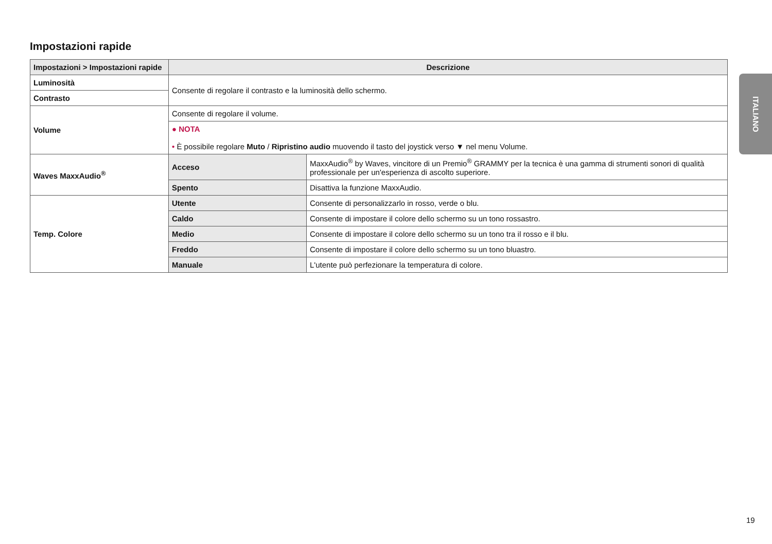Impostazioni rapide
| Impostazioni > Impostazioni rapide | Descrizione | |
| --- | --- | --- |
| Luminosità | Consente di regolare il contrasto e la luminosità dello schermo. | |
| Contrasto | | |
| Volume | Consente di regolare il volume. | |
| | ● NOTA • È possibile regolare Muto / Ripristino audio muovendo il tasto del joystick verso ▼ nel menu Volume. | |
| Waves MaxxAudio<sup>®</sup> | Acceso | MaxxAudio<sup>®</sup> by Waves, vincitore di un Premio<sup>®</sup> GRAMMY per la tecnica è una gamma di strumenti sonori di qualità professionale per un'esperienza di ascolto superiore. |
| | Spento | Disattiva la funzione MaxxAudio. |
| Temp. Colore | Utente | Consente di personalizzarlo in rosso, verde o blu. |
| | Caldo | Consente di impostare il colore dello schermo su un tono rossastro. |
| | Medio | Consente di impostare il colore dello schermo su un tono tra il rosso e il blu. |
| | Freddo | Consente di impostare il colore dello schermo su un tono bluastro. |
| | Manuale | L'utente può perfezionare la temperatura di colore. |
ITALIANO
19